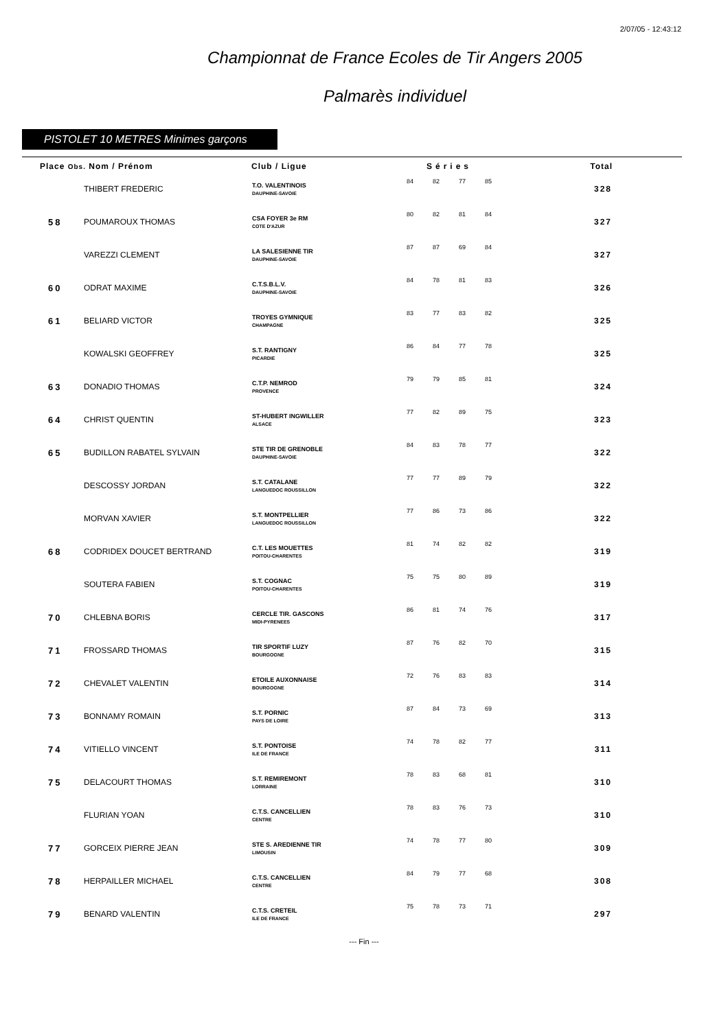2/07/05 - 12:43:12
Championnat de France Ecoles de Tir Angers 2005
Palmarès individuel
PISTOLET 10 METRES Minimes garçons
| Place Obs. Nom / Prénom | | Club / Ligue | Séries | | | | Total |
| --- | --- | --- | --- | --- | --- | --- | --- |
| | THIBERT FREDERIC | T.O. VALENTINOIS DAUPHINE-SAVOIE | 84 | 82 | 77 | 85 | 328 |
| 58 | POUMAROUX THOMAS | CSA FOYER 3e RM COTE D'AZUR | 80 | 82 | 81 | 84 | 327 |
| | VAREZZI CLEMENT | LA SALESIENNE TIR DAUPHINE-SAVOIE | 87 | 87 | 69 | 84 | 327 |
| 60 | ODRAT MAXIME | C.T.S.B.L.V. DAUPHINE-SAVOIE | 84 | 78 | 81 | 83 | 326 |
| 61 | BELIARD VICTOR | TROYES GYMNIQUE CHAMPAGNE | 83 | 77 | 83 | 82 | 325 |
| | KOWALSKI GEOFFREY | S.T. RANTIGNY PICARDIE | 86 | 84 | 77 | 78 | 325 |
| 63 | DONADIO THOMAS | C.T.P. NEMROD PROVENCE | 79 | 79 | 85 | 81 | 324 |
| 64 | CHRIST QUENTIN | ST-HUBERT INGWILLER ALSACE | 77 | 82 | 89 | 75 | 323 |
| 65 | BUDILLON RABATEL SYLVAIN | STE TIR DE GRENOBLE DAUPHINE-SAVOIE | 84 | 83 | 78 | 77 | 322 |
| | DESCOSSY JORDAN | S.T. CATALANE LANGUEDOC ROUSSILLON | 77 | 77 | 89 | 79 | 322 |
| | MORVAN XAVIER | S.T. MONTPELLIER LANGUEDOC ROUSSILLON | 77 | 86 | 73 | 86 | 322 |
| 68 | CODRIDEX DOUCET BERTRAND | C.T. LES MOUETTES POITOU-CHARENTES | 81 | 74 | 82 | 82 | 319 |
| | SOUTERA FABIEN | S.T. COGNAC POITOU-CHARENTES | 75 | 75 | 80 | 89 | 319 |
| 70 | CHLEBNA BORIS | CERCLE TIR. GASCONS MIDI-PYRENEES | 86 | 81 | 74 | 76 | 317 |
| 71 | FROSSARD THOMAS | TIR SPORTIF LUZY BOURGOGNE | 87 | 76 | 82 | 70 | 315 |
| 72 | CHEVALET VALENTIN | ETOILE AUXONNAISE BOURGOGNE | 72 | 76 | 83 | 83 | 314 |
| 73 | BONNAMY ROMAIN | S.T. PORNIC PAYS DE LOIRE | 87 | 84 | 73 | 69 | 313 |
| 74 | VITIELLO VINCENT | S.T. PONTOISE ILE DE FRANCE | 74 | 78 | 82 | 77 | 311 |
| 75 | DELACOURT THOMAS | S.T. REMIREMONT LORRAINE | 78 | 83 | 68 | 81 | 310 |
| | FLURIAN YOAN | C.T.S. CANCELLIEN CENTRE | 78 | 83 | 76 | 73 | 310 |
| 77 | GORCEIX PIERRE JEAN | STE S. AREDIENNE TIR LIMOUSIN | 74 | 78 | 77 | 80 | 309 |
| 78 | HERPAILLER MICHAEL | C.T.S. CANCELLIEN CENTRE | 84 | 79 | 77 | 68 | 308 |
| 79 | BENARD VALENTIN | C.T.S. CRETEIL ILE DE FRANCE | 75 | 78 | 73 | 71 | 297 |
--- Fin ---